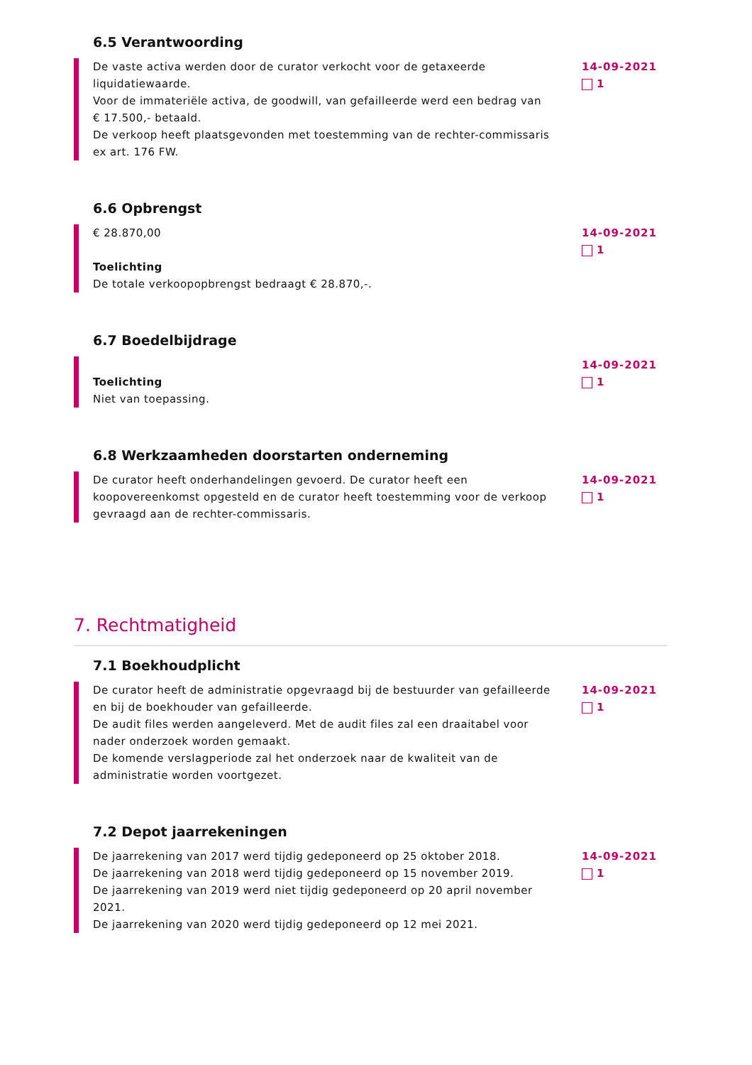6.5 Verantwoording
De vaste activa werden door de curator verkocht voor de getaxeerde liquidatiewaarde.
Voor de immateriële activa, de goodwill, van gefailleerde werd een bedrag van
€ 17.500,- betaald.
De verkoop heeft plaatsgevonden met toestemming van de rechter-commissaris ex art. 176 FW.
14-09-2021
1
6.6 Opbrengst
€ 28.870,00
Toelichting
De totale verkoopopbrengst bedraagt € 28.870,-.
14-09-2021
1
6.7 Boedelbijdrage
Toelichting
Niet van toepassing.
14-09-2021
1
6.8 Werkzaamheden doorstarten onderneming
De curator heeft onderhandelingen gevoerd. De curator heeft een koopovereenkomst opgesteld en de curator heeft toestemming voor de verkoop gevraagd aan de rechter-commissaris.
14-09-2021
1
7. Rechtmatigheid
7.1 Boekhoudplicht
De curator heeft de administratie opgevraagd bij de bestuurder van gefailleerde en bij de boekhouder van gefailleerde.
De audit files werden aangeleverd. Met de audit files zal een draaitabel voor nader onderzoek worden gemaakt.
De komende verslagperiode zal het onderzoek naar de kwaliteit van de administratie worden voortgezet.
14-09-2021
1
7.2 Depot jaarrekeningen
De jaarrekening van 2017 werd tijdig gedeponeerd op 25 oktober 2018.
De jaarrekening van 2018 werd tijdig gedeponeerd op 15 november 2019.
De jaarrekening van 2019 werd niet tijdig gedeponeerd op 20 april november 2021.
De jaarrekening van 2020 werd tijdig gedeponeerd op 12 mei 2021.
14-09-2021
1